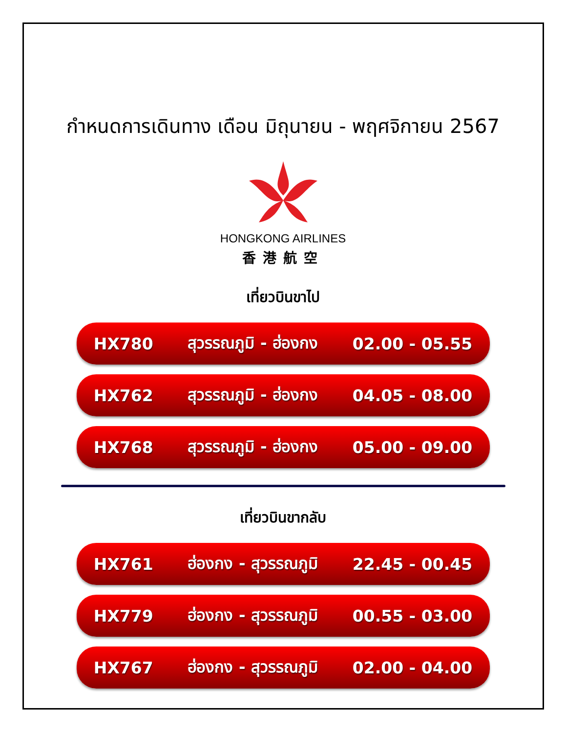กำหนดการเดินทาง เดือน มิถุนายน - พฤศจิกายน 2567
HONGKONG AIRLINES
香港航空
เที่ยวบินขาไป
HX780 สุวรรณภูมิ - ฮ่องกง 02.00 - 05.55
HX762 สุวรรณภูมิ - ฮ่องกง 04.05 - 08.00
HX768 สุวรรณภูมิ - ฮ่องกง 05.00 - 09.00
เที่ยวบินขากลับ
HX761 ฮ่องกง - สุวรรณภูมิ 22.45 - 00.45
HX779 ฮ่องกง - สุวรรณภูมิ 00.55 - 03.00
HX767 ฮ่องกง - สุวรรณภูมิ 02.00 - 04.00